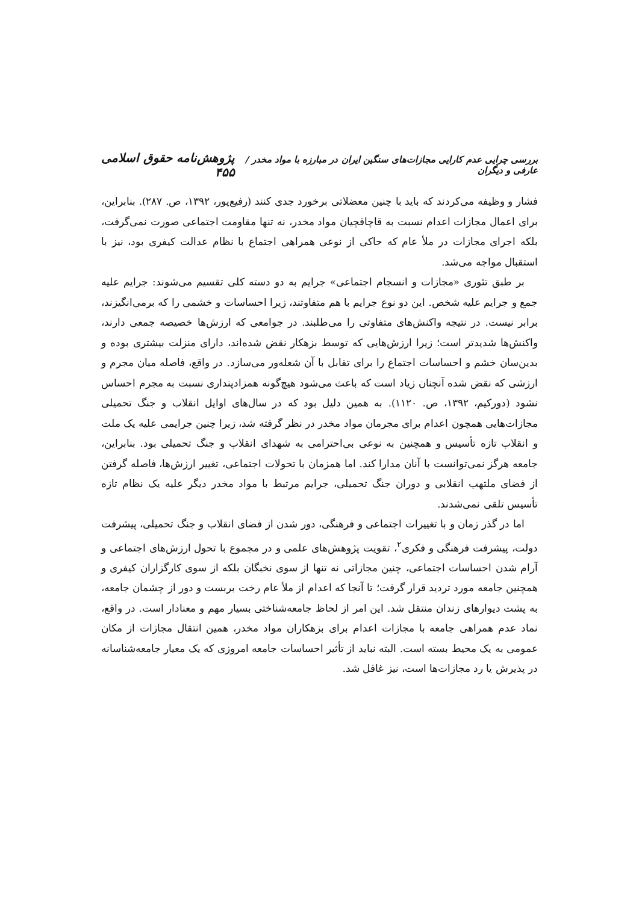بررسی چرایی عدم کارایی مجازات‌های سنگین ایران در مبارزه با مواد مخدر / عارفی و دیگران پژوهش‌نامه حقوق اسلامی ۴۵۵
فشار و وظیفه می‌کردند که باید با چنین معضلاتی برخورد جدی کنند (رفیع‌پور، ۱۳۹۲، ص. ۲۸۷). بنابراین، برای اعمال مجازات اعدام نسبت به قاچاقچیان مواد مخدر، نه تنها مقاومت اجتماعی صورت نمی‌گرفت، بلکه اجرای مجازات در ملأ عام که حاکی از نوعی همراهی اجتماع با نظام عدالت کیفری بود، نیز با استقبال مواجه می‌شد.
بر طبق تئوری «مجازات و انسجام اجتماعی» جرایم به دو دسته کلی تقسیم می‌شوند: جرایم علیه جمع و جرایم علیه شخص. این دو نوع جرایم با هم متفاوتند، زیرا احساسات و خشمی را که برمی‌انگیزند، برابر نیست. در نتیجه واکنش‌های متفاوتی را می‌طلبند. در جوامعی که ارزش‌ها خصیصه جمعی دارند، واکنش‌ها شدیدتر است؛ زیرا ارزش‌هایی که توسط بزهکار نقض شده‌اند، دارای منزلت بیشتری بوده و بدین‌سان خشم و احساسات اجتماع را برای تقابل با آن شعله‌ور می‌سازد. در واقع، فاصله میان مجرم و ارزشی که نقض شده آنچنان زیاد است که باعث می‌شود هیچ‌گونه همزادپنداری نسبت به مجرم احساس نشود (دورکیم، ۱۳۹۲، ص. ۱۱۲۰). به همین دلیل بود که در سال‌های اوایل انقلاب و جنگ تحمیلی مجازات‌هایی همچون اعدام برای مجرمان مواد مخدر در نظر گرفته شد، زیرا چنین جرایمی علیه یک ملت و انقلاب تازه تأسیس و همچنین به نوعی بی‌احترامی به شهدای انقلاب و جنگ تحمیلی بود. بنابراین، جامعه هرگز نمی‌توانست با آنان مدارا کند. اما همزمان با تحولات اجتماعی، تغییر ارزش‌ها، فاصله گرفتن از فضای ملتهب انقلابی و دوران جنگ تحمیلی، جرایم مرتبط با مواد مخدر دیگر علیه یک نظام تازه تأسیس تلقی نمی‌شدند.
اما در گذر زمان و با تغییرات اجتماعی و فرهنگی، دور شدن از فضای انقلاب و جنگ تحمیلی، پیشرفت دولت، پیشرفت فرهنگی و فکری<sup>۲</sup>، تقویت پژوهش‌های علمی و در مجموع با تحول ارزش‌های اجتماعی و آرام شدن احساسات اجتماعی، چنین مجازاتی نه تنها از سوی نخبگان بلکه از سوی کارگزاران کیفری و همچنین جامعه مورد تردید قرار گرفت؛ تا آنجا که اعدام از ملأ عام رخت بربست و دور از چشمان جامعه، به پشت دیوارهای زندان منتقل شد. این امر از لحاظ جامعه‌شناختی بسیار مهم و معنادار است. در واقع، نماد عدم همراهی جامعه با مجازات اعدام برای بزهکاران مواد مخدر، همین انتقال مجازات از مکان عمومی به یک محیط بسته است. البته نباید از تأثیر احساسات جامعه امروزی که یک معیار جامعه‌شناسانه در پذیرش یا رد مجازات‌ها است، نیز غافل شد.